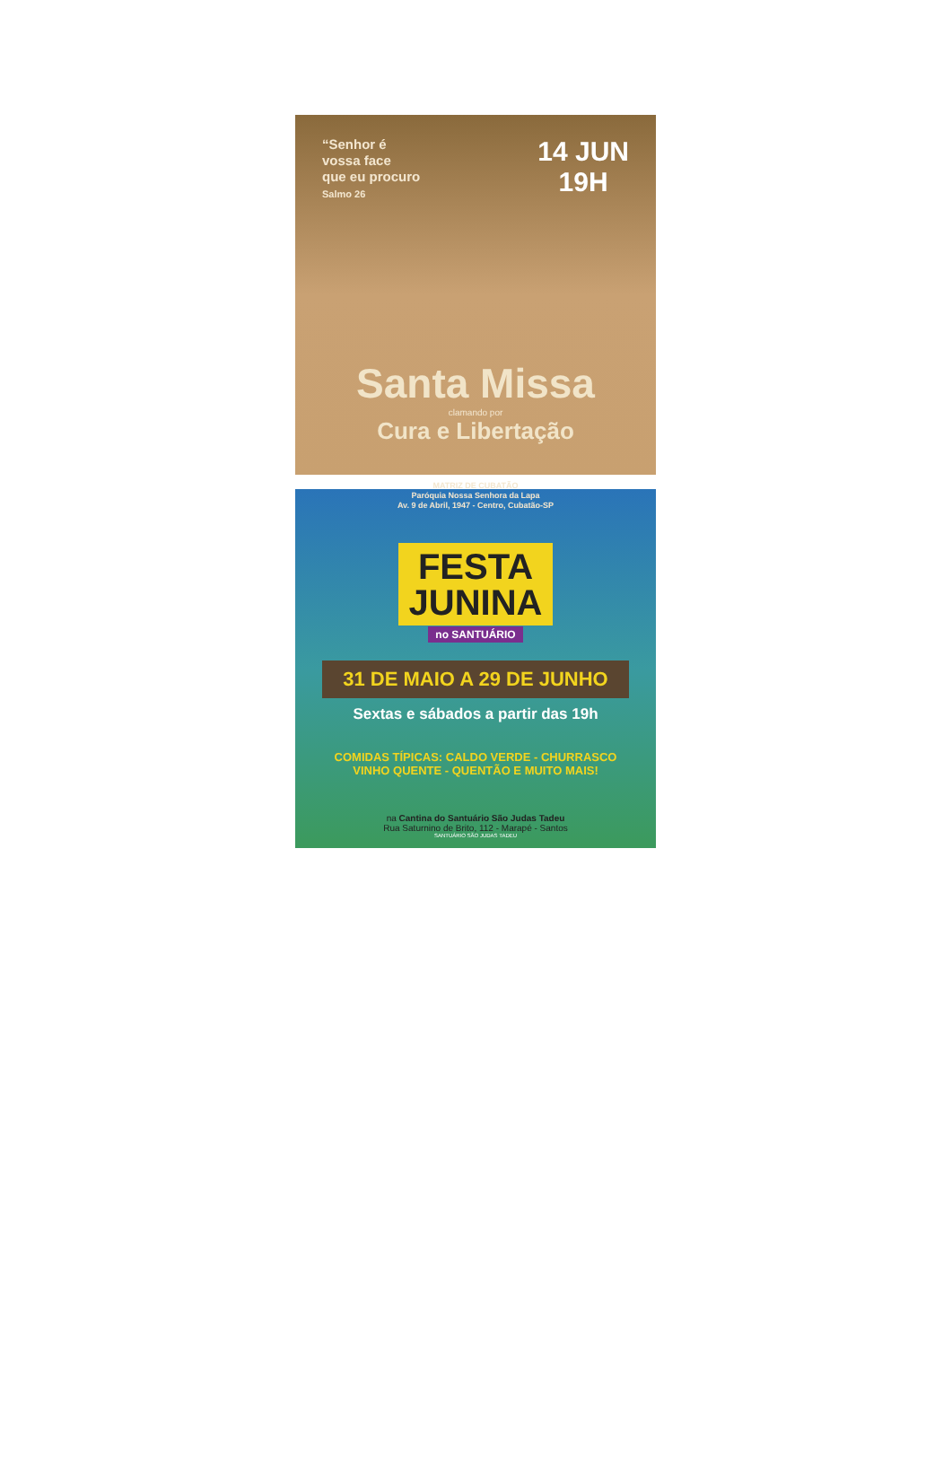“Senhor é
vossa face
que eu procuro
Salmo 26
14 JUN
19H
Santa Missa
clamando por
Cura e Libertação
MATRIZ DE CUBATÃO
Paróquia Nossa Senhora da Lapa
Av. 9 de Abril, 1947 - Centro, Cubatão-SP
FESTA
JUNINA
no SANTUÁRIO
31 DE MAIO A 29 DE JUNHO
Sextas e sábados a partir das 19h
COMIDAS TÍPICAS: CALDO VERDE - CHURRASCO
VINHO QUENTE - QUENTÃO E MUITO MAIS!
na Cantina do Santuário São Judas Tadeu
Rua Saturnino de Brito, 112 - Marapé - Santos
SANTUÁRIO SÃO JUDAS TADEU